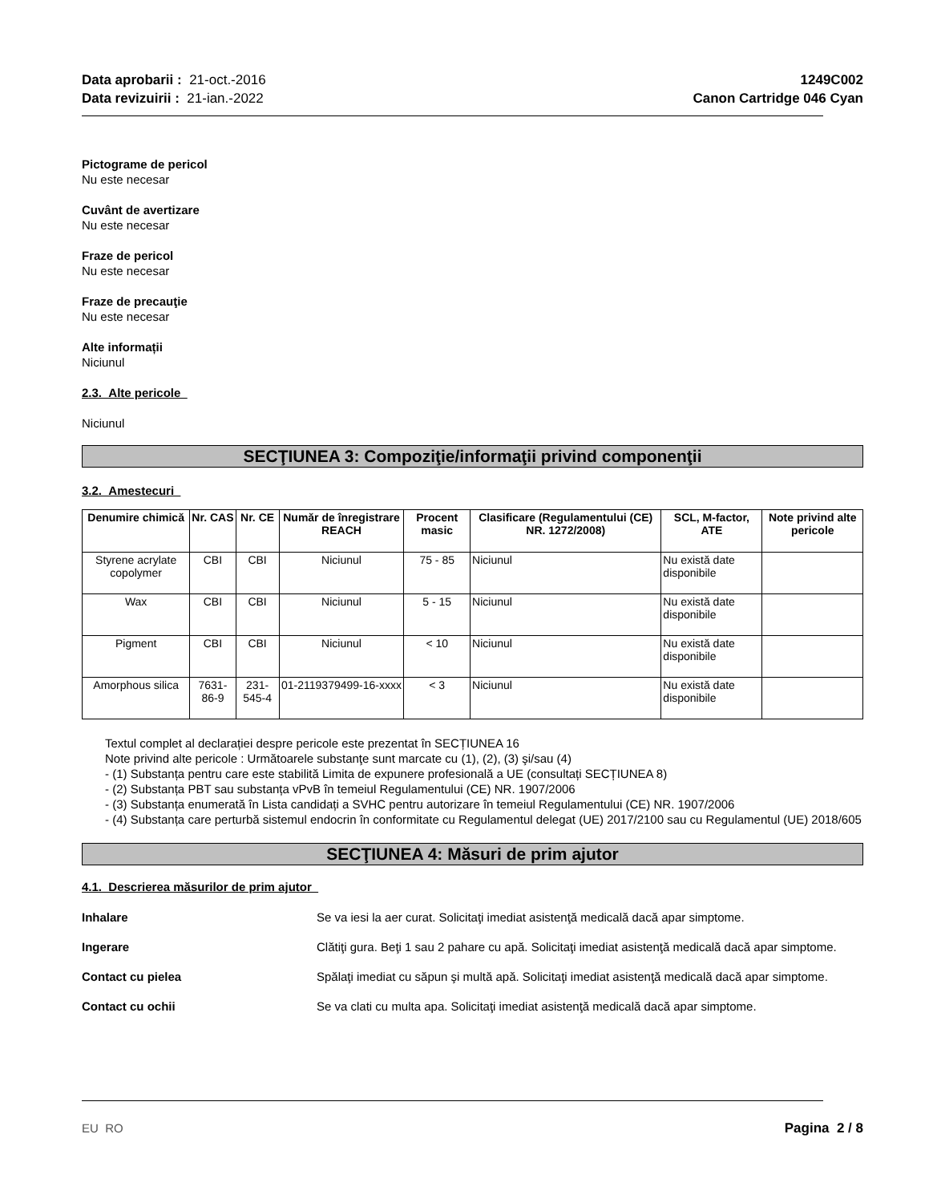Data aprobarii : 21-oct.-2016
Data revizuirii : 21-ian.-2022
1249C002
Canon Cartridge 046 Cyan
Pictograme de pericol
Nu este necesar
Cuvânt de avertizare
Nu este necesar
Fraze de pericol
Nu este necesar
Fraze de precauţie
Nu este necesar
Alte informații
Niciunul
2.3. Alte pericole
Niciunul
SECŢIUNEA 3: Compoziţie/informaţii privind componenţii
3.2. Amestecuri
| Denumire chimică | Nr. CAS | Nr. CE | Număr de înregistrare REACH | Procent masic | Clasificare (Regulamentului (CE) NR. 1272/2008) | SCL, M-factor, ATE | Note privind alte pericole |
| --- | --- | --- | --- | --- | --- | --- | --- |
| Styrene acrylate copolymer | CBI | CBI | Niciunul | 75 - 85 | Niciunul | Nu există date disponibile | |
| Wax | CBI | CBI | Niciunul | 5 - 15 | Niciunul | Nu există date disponibile | |
| Pigment | CBI | CBI | Niciunul | < 10 | Niciunul | Nu există date disponibile | |
| Amorphous silica | 7631-86-9 | 231-545-4 | 01-2119379499-16-xxxx | < 3 | Niciunul | Nu există date disponibile | |
Textul complet al declarației despre pericole este prezentat în SECȚIUNEA 16
Note privind alte pericole : Următoarele substanţe sunt marcate cu (1), (2), (3) şi/sau (4)
- (1) Substanța pentru care este stabilită Limita de expunere profesională a UE (consultați SECȚIUNEA 8)
- (2) Substanța PBT sau substanța vPvB în temeiul Regulamentului (CE) NR. 1907/2006
- (3) Substanța enumerată în Lista candidați a SVHC pentru autorizare în temeiul Regulamentului (CE) NR. 1907/2006
- (4) Substanța care perturbă sistemul endocrin în conformitate cu Regulamentul delegat (UE) 2017/2100 sau cu Regulamentul (UE) 2018/605
SECŢIUNEA 4: Măsuri de prim ajutor
4.1. Descrierea măsurilor de prim ajutor
Inhalare Se va iesi la aer curat. Solicitaţi imediat asistenţă medicală dacă apar simptome.
Ingerare Clătiţi gura. Beţi 1 sau 2 pahare cu apă. Solicitaţi imediat asistenţă medicală dacă apar simptome.
Contact cu pielea Spălaţi imediat cu săpun şi multă apă. Solicitaţi imediat asistenţă medicală dacă apar simptome.
Contact cu ochii Se va clati cu multa apa. Solicitaţi imediat asistenţă medicală dacă apar simptome.
EU RO Pagina 2 / 8